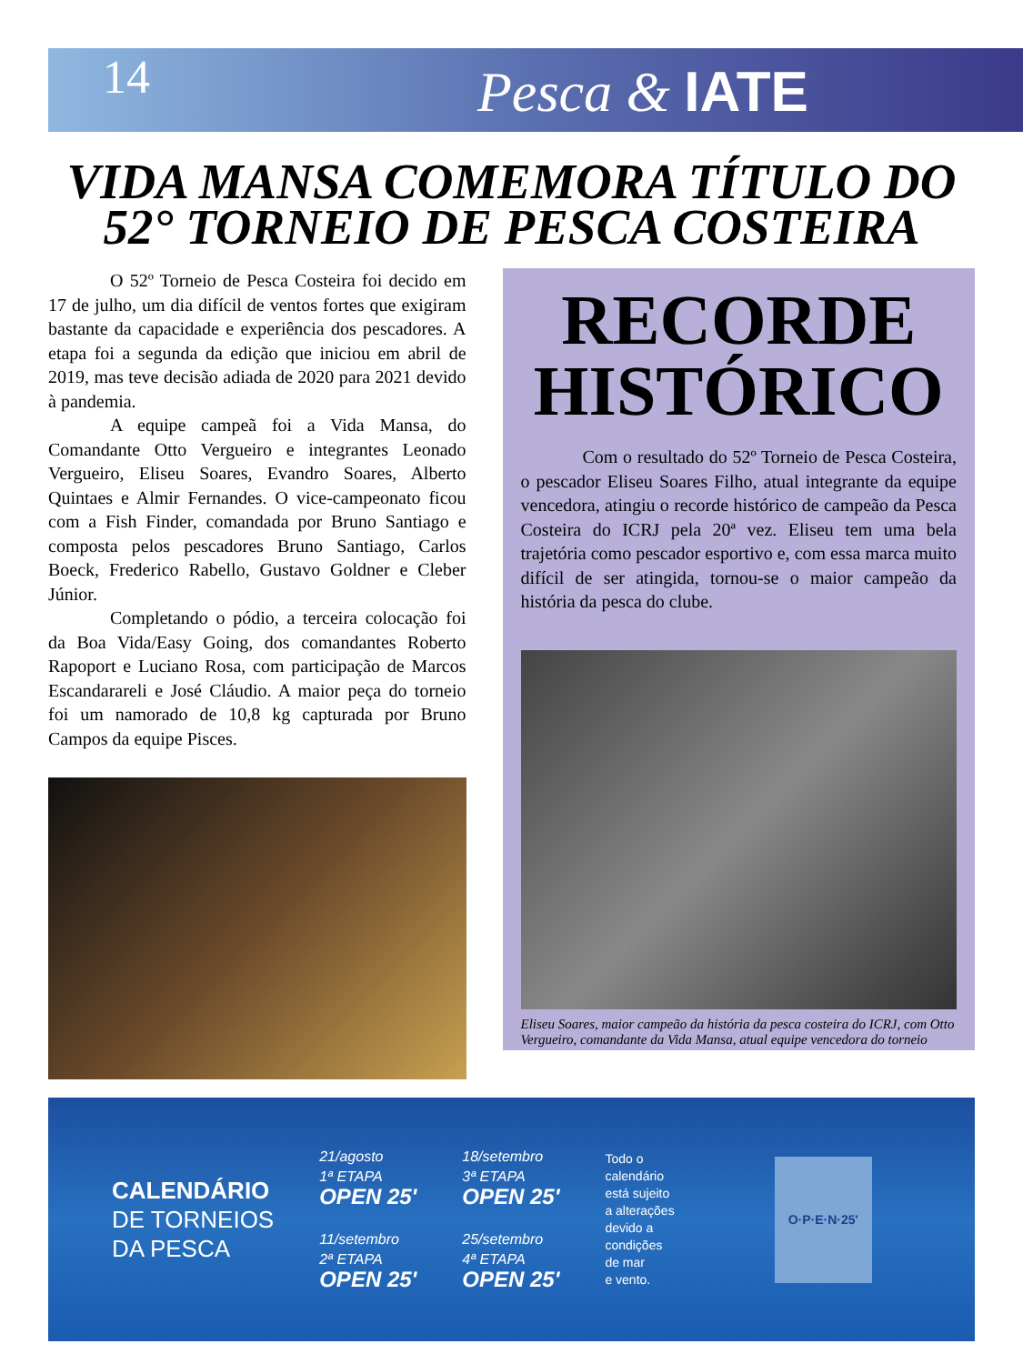14 Pesca & IATE
VIDA MANSA COMEMORA TÍTULO DO 52° TORNEIO DE PESCA COSTEIRA
O 52º Torneio de Pesca Costeira foi decido em 17 de julho, um dia difícil de ventos fortes que exigiram bastante da capacidade e experiência dos pescadores. A etapa foi a segunda da edição que iniciou em abril de 2019, mas teve decisão adiada de 2020 para 2021 devido à pandemia.
A equipe campeã foi a Vida Mansa, do Comandante Otto Vergueiro e integrantes Leonado Vergueiro, Eliseu Soares, Evandro Soares, Alberto Quintaes e Almir Fernandes. O vice-campeonato ficou com a Fish Finder, comandada por Bruno Santiago e composta pelos pescadores Bruno Santiago, Carlos Boeck, Frederico Rabello, Gustavo Goldner e Cleber Júnior.
Completando o pódio, a terceira colocação foi da Boa Vida/Easy Going, dos comandantes Roberto Rapoport e Luciano Rosa, com participação de Marcos Escandarareli e José Cláudio. A maior peça do torneio foi um namorado de 10,8 kg capturada por Bruno Campos da equipe Pisces.
RECORDE HISTÓRICO
Com o resultado do 52º Torneio de Pesca Costeira, o pescador Eliseu Soares Filho, atual integrante da equipe vencedora, atingiu o recorde histórico de campeão da Pesca Costeira do ICRJ pela 20ª vez. Eliseu tem uma bela trajetória como pescador esportivo e, com essa marca muito difícil de ser atingida, tornou-se o maior campeão da história da pesca do clube.
Eliseu Soares, maior campeão da história da pesca costeira do ICRJ, com Otto Vergueiro, comandante da Vida Mansa, atual equipe vencedora do torneio
CALENDÁRIO
DE TORNEIOS
DA PESCA
21/agosto
1ª ETAPA
OPEN 25'
11/setembro
2ª ETAPA
OPEN 25'
18/setembro
3ª ETAPA
OPEN 25'
25/setembro
4ª ETAPA
OPEN 25'
Todo o
calendário
está sujeito
a alterações
devido a
condições
de mar
e vento.
O·P·E·N·25'